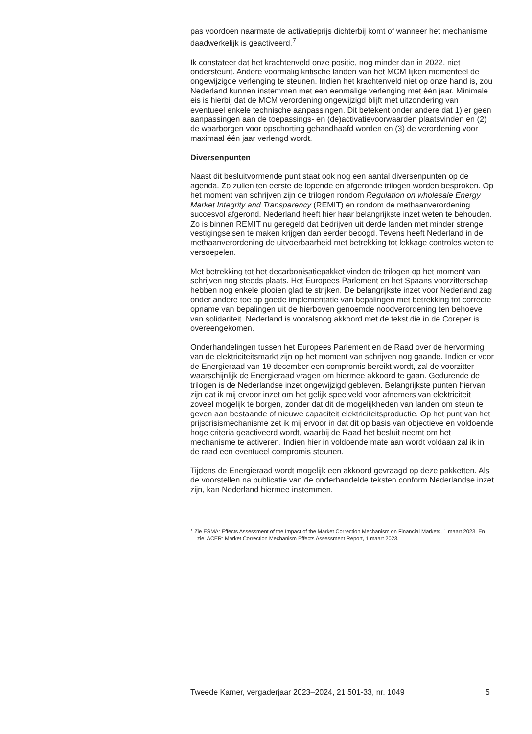pas voordoen naarmate de activatieprijs dichterbij komt of wanneer het mechanisme daadwerkelijk is geactiveerd.<sup>7</sup>
Ik constateer dat het krachtenveld onze positie, nog minder dan in 2022, niet ondersteunt. Andere voormalig kritische landen van het MCM lijken momenteel de ongewijzigde verlenging te steunen. Indien het krachtenveld niet op onze hand is, zou Nederland kunnen instemmen met een eenmalige verlenging met één jaar. Minimale eis is hierbij dat de MCM verordening ongewijzigd blijft met uitzondering van eventueel enkele technische aanpassingen. Dit betekent onder andere dat 1) er geen aanpassingen aan de toepassings- en (de)activatievoorwaarden plaatsvinden en (2) de waarborgen voor opschorting gehandhaafd worden en (3) de verordening voor maximaal één jaar verlengd wordt.
Diversenpunten
Naast dit besluitvormende punt staat ook nog een aantal diversenpunten op de agenda. Zo zullen ten eerste de lopende en afgeronde trilogen worden besproken. Op het moment van schrijven zijn de trilogen rondom Regulation on wholesale Energy Market Integrity and Transparency (REMIT) en rondom de methaanverordening succesvol afgerond. Nederland heeft hier haar belangrijkste inzet weten te behouden. Zo is binnen REMIT nu geregeld dat bedrijven uit derde landen met minder strenge vestigingseisen te maken krijgen dan eerder beoogd. Tevens heeft Nederland in de methaanverordening de uitvoerbaarheid met betrekking tot lekkage controles weten te versoepelen.
Met betrekking tot het decarbonisatiepakket vinden de trilogen op het moment van schrijven nog steeds plaats. Het Europees Parlement en het Spaans voorzitterschap hebben nog enkele plooien glad te strijken. De belangrijkste inzet voor Nederland zag onder andere toe op goede implementatie van bepalingen met betrekking tot correcte opname van bepalingen uit de hierboven genoemde noodverordening ten behoeve van solidariteit. Nederland is vooralsnog akkoord met de tekst die in de Coreper is overeengekomen.
Onderhandelingen tussen het Europees Parlement en de Raad over de hervorming van de elektriciteitsmarkt zijn op het moment van schrijven nog gaande. Indien er voor de Energieraad van 19 december een compromis bereikt wordt, zal de voorzitter waarschijnlijk de Energieraad vragen om hiermee akkoord te gaan. Gedurende de trilogen is de Nederlandse inzet ongewijzigd gebleven. Belangrijkste punten hiervan zijn dat ik mij ervoor inzet om het gelijk speelveld voor afnemers van elektriciteit zoveel mogelijk te borgen, zonder dat dit de mogelijkheden van landen om steun te geven aan bestaande of nieuwe capaciteit elektriciteitsproductie. Op het punt van het prijscrisismechanisme zet ik mij ervoor in dat dit op basis van objectieve en voldoende hoge criteria geactiveerd wordt, waarbij de Raad het besluit neemt om het mechanisme te activeren. Indien hier in voldoende mate aan wordt voldaan zal ik in de raad een eventueel compromis steunen.
Tijdens de Energieraad wordt mogelijk een akkoord gevraagd op deze pakketten. Als de voorstellen na publicatie van de onderhandelde teksten conform Nederlandse inzet zijn, kan Nederland hiermee instemmen.
<sup>7</sup> Zie ESMA: Effects Assessment of the Impact of the Market Correction Mechanism on Financial Markets, 1 maart 2023. En zie: ACER: Market Correction Mechanism Effects Assessment Report, 1 maart 2023.
Tweede Kamer, vergaderjaar 2023–2024, 21 501-33, nr. 1049 5